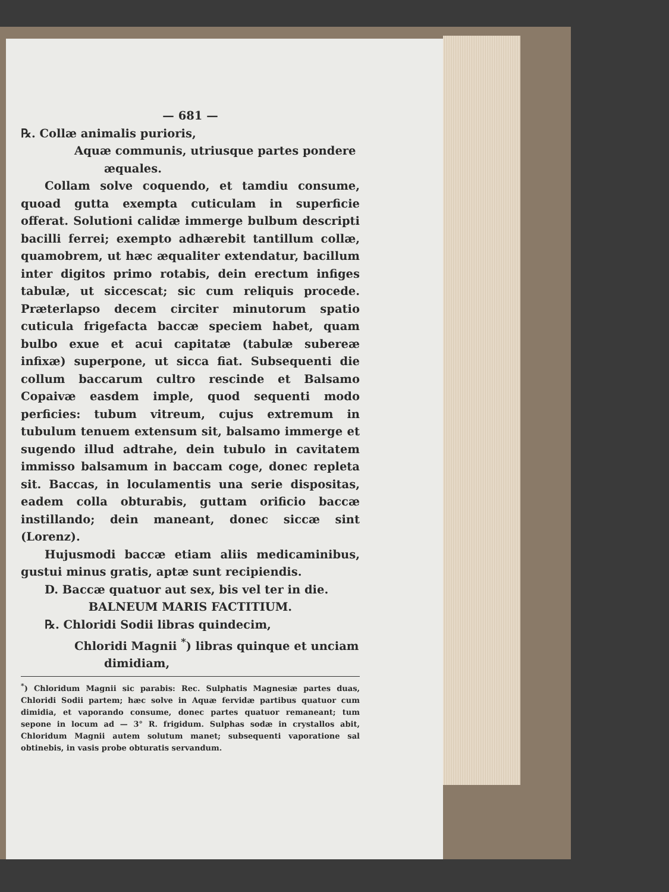— 681 —
℞. Collæ animalis purioris,
Aquæ communis, utriusque partes pondere
æquales.
Collam solve coquendo, et tamdiu consume, quoad gutta exempta cuticulam in superficie offerat. Solutioni calidæ immerge bulbum descripti bacilli ferrei; exempto adhærebit tantillum collæ, quamobrem, ut hæc æqualiter extendatur, bacillum inter digitos primo rotabis, dein erectum infiges tabulæ, ut siccescat; sic cum reliquis procede. Præterlapso decem circiter minutorum spatio cuticula frigefacta baccæ speciem habet, quam bulbo exue et acui capitatæ (tabulæ subereæ infixæ) superpone, ut sicca fiat. Subsequenti die collum baccarum cultro rescinde et Balsamo Copaivæ easdem imple, quod sequenti modo perficies: tubum vitreum, cujus extremum in tubulum tenuem extensum sit, balsamo immerge et sugendo illud adtrahe, dein tubulo in cavitatem immisso balsamum in baccam coge, donec repleta sit. Baccas, in loculamentis una serie dispositas, eadem colla obturabis, guttam orificio baccæ instillando; dein maneant, donec siccæ sint (Lorenz).
Hujusmodi baccæ etiam aliis medicaminibus, gustui minus gratis, aptæ sunt recipiendis.
D. Baccæ quatuor aut sex, bis vel ter in die.
BALNEUM MARIS FACTITIUM.
℞. Chloridi Sodii libras quindecim,
Chloridi Magnii <sup>*</sup>) libras quinque et unciam
dimidiam,
<sup>*</sup>) Chloridum Magnii sic parabis: Rec. Sulphatis Magnesiæ partes duas, Chloridi Sodii partem; hæc solve in Aquæ fervidæ partibus quatuor cum dimidia, et vaporando consume, donec partes quatuor remaneant; tum sepone in locum ad — 3° R. frigidum. Sulphas sodæ in crystallos abit, Chloridum Magnii autem solutum manet; subsequenti vaporatione sal obtinebis, in vasis probe obturatis servandum.